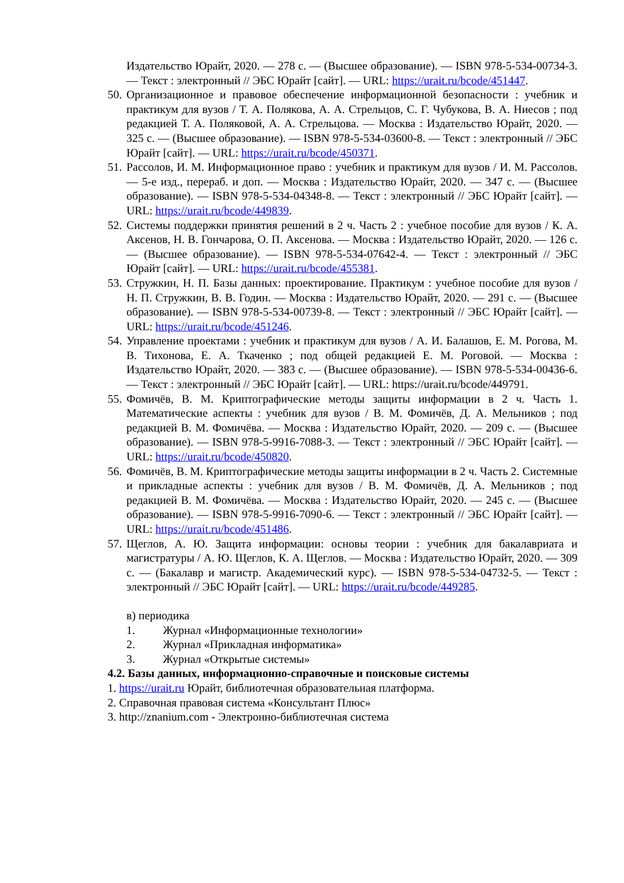Издательство Юрайт, 2020. — 278 с. — (Высшее образование). — ISBN 978-5-534-00734-3. — Текст : электронный // ЭБС Юрайт [сайт]. — URL: https://urait.ru/bcode/451447.
50.
Организационное и правовое обеспечение информационной безопасности : учебник и практикум для вузов / Т. А. Полякова, А. А. Стрельцов, С. Г. Чубукова, В. А. Ниесов ; под редакцией Т. А. Поляковой, А. А. Стрельцова. — Москва : Издательство Юрайт, 2020. — 325 с. — (Высшее образование). — ISBN 978-5-534-03600-8. — Текст : электронный // ЭБС Юрайт [сайт]. — URL: https://urait.ru/bcode/450371.
51.
Рассолов, И. М. Информационное право : учебник и практикум для вузов / И. М. Рассолов. — 5-е изд., перераб. и доп. — Москва : Издательство Юрайт, 2020. — 347 с. — (Высшее образование). — ISBN 978-5-534-04348-8. — Текст : электронный // ЭБС Юрайт [сайт]. — URL: https://urait.ru/bcode/449839.
52.
Системы поддержки принятия решений в 2 ч. Часть 2 : учебное пособие для вузов / К. А. Аксенов, Н. В. Гончарова, О. П. Аксенова. — Москва : Издательство Юрайт, 2020. — 126 с. — (Высшее образование). — ISBN 978-5-534-07642-4. — Текст : электронный // ЭБС Юрайт [сайт]. — URL: https://urait.ru/bcode/455381.
53.
Стружкин, Н. П. Базы данных: проектирование. Практикум : учебное пособие для вузов / Н. П. Стружкин, В. В. Годин. — Москва : Издательство Юрайт, 2020. — 291 с. — (Высшее образование). — ISBN 978-5-534-00739-8. — Текст : электронный // ЭБС Юрайт [сайт]. — URL: https://urait.ru/bcode/451246.
54.
Управление проектами : учебник и практикум для вузов / А. И. Балашов, Е. М. Рогова, М. В. Тихонова, Е. А. Ткаченко ; под общей редакцией Е. М. Роговой. — Москва : Издательство Юрайт, 2020. — 383 с. — (Высшее образование). — ISBN 978-5-534-00436-6. — Текст : электронный // ЭБС Юрайт [сайт]. — URL: https://urait.ru/bcode/449791.
55.
Фомичёв, В. М. Криптографические методы защиты информации в 2 ч. Часть 1. Математические аспекты : учебник для вузов / В. М. Фомичёв, Д. А. Мельников ; под редакцией В. М. Фомичёва. — Москва : Издательство Юрайт, 2020. — 209 с. — (Высшее образование). — ISBN 978-5-9916-7088-3. — Текст : электронный // ЭБС Юрайт [сайт]. — URL: https://urait.ru/bcode/450820.
56.
Фомичёв, В. М. Криптографические методы защиты информации в 2 ч. Часть 2. Системные и прикладные аспекты : учебник для вузов / В. М. Фомичёв, Д. А. Мельников ; под редакцией В. М. Фомичёва. — Москва : Издательство Юрайт, 2020. — 245 с. — (Высшее образование). — ISBN 978-5-9916-7090-6. — Текст : электронный // ЭБС Юрайт [сайт]. — URL: https://urait.ru/bcode/451486.
57.
Щеглов, А. Ю. Защита информации: основы теории : учебник для бакалавриата и магистратуры / А. Ю. Щеглов, К. А. Щеглов. — Москва : Издательство Юрайт, 2020. — 309 с. — (Бакалавр и магистр. Академический курс). — ISBN 978-5-534-04732-5. — Текст : электронный // ЭБС Юрайт [сайт]. — URL: https://urait.ru/bcode/449285.
в) периодика
1. Журнал «Информационные технологии»
2. Журнал «Прикладная информатика»
3. Журнал «Открытые системы»
4.2. Базы данных, информационно-справочные и поисковые системы
1. https://urait.ru Юрайт, библиотечная образовательная платформа.
2. Справочная правовая система «Консультант Плюс»
3. http://znanium.com - Электронно-библиотечная система